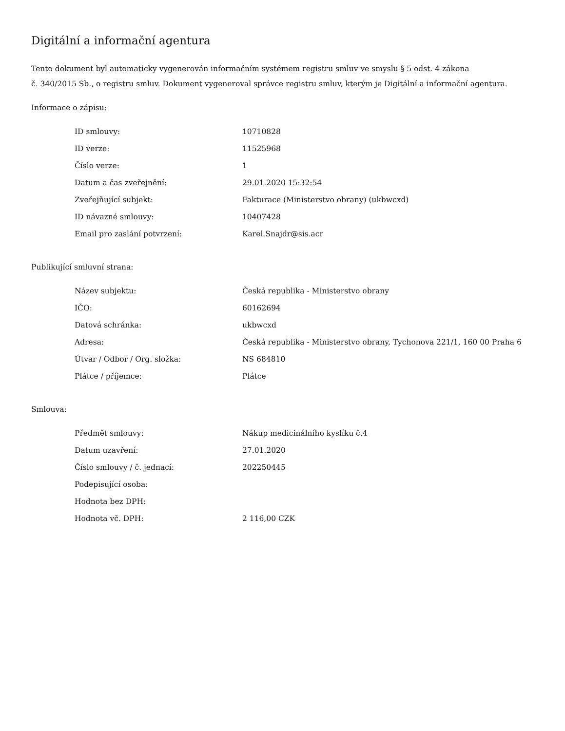Digitální a informační agentura
Tento dokument byl automaticky vygenerován informačním systémem registru smluv ve smyslu § 5 odst. 4 zákona
č. 340/2015 Sb., o registru smluv. Dokument vygeneroval správce registru smluv, kterým je Digitální a informační agentura.
Informace o zápisu:
| ID smlouvy: | 10710828 |
| ID verze: | 11525968 |
| Číslo verze: | 1 |
| Datum a čas zveřejnění: | 29.01.2020 15:32:54 |
| Zveřejňující subjekt: | Fakturace (Ministerstvo obrany) (ukbwcxd) |
| ID návazné smlouvy: | 10407428 |
| Email pro zaslání potvrzení: | Karel.Snajdr@sis.acr |
Publikující smluvní strana:
| Název subjektu: | Česká republika - Ministerstvo obrany |
| IČO: | 60162694 |
| Datová schránka: | ukbwcxd |
| Adresa: | Česká republika - Ministerstvo obrany, Tychonova 221/1, 160 00 Praha 6 |
| Útvar / Odbor / Org. složka: | NS 684810 |
| Plátce / příjemce: | Plátce |
Smlouva:
| Předmět smlouvy: | Nákup medicinálního kyslíku č.4 |
| Datum uzavření: | 27.01.2020 |
| Číslo smlouvy / č. jednací: | 202250445 |
| Podepisující osoba: | |
| Hodnota bez DPH: | |
| Hodnota vč. DPH: | 2 116,00 CZK |